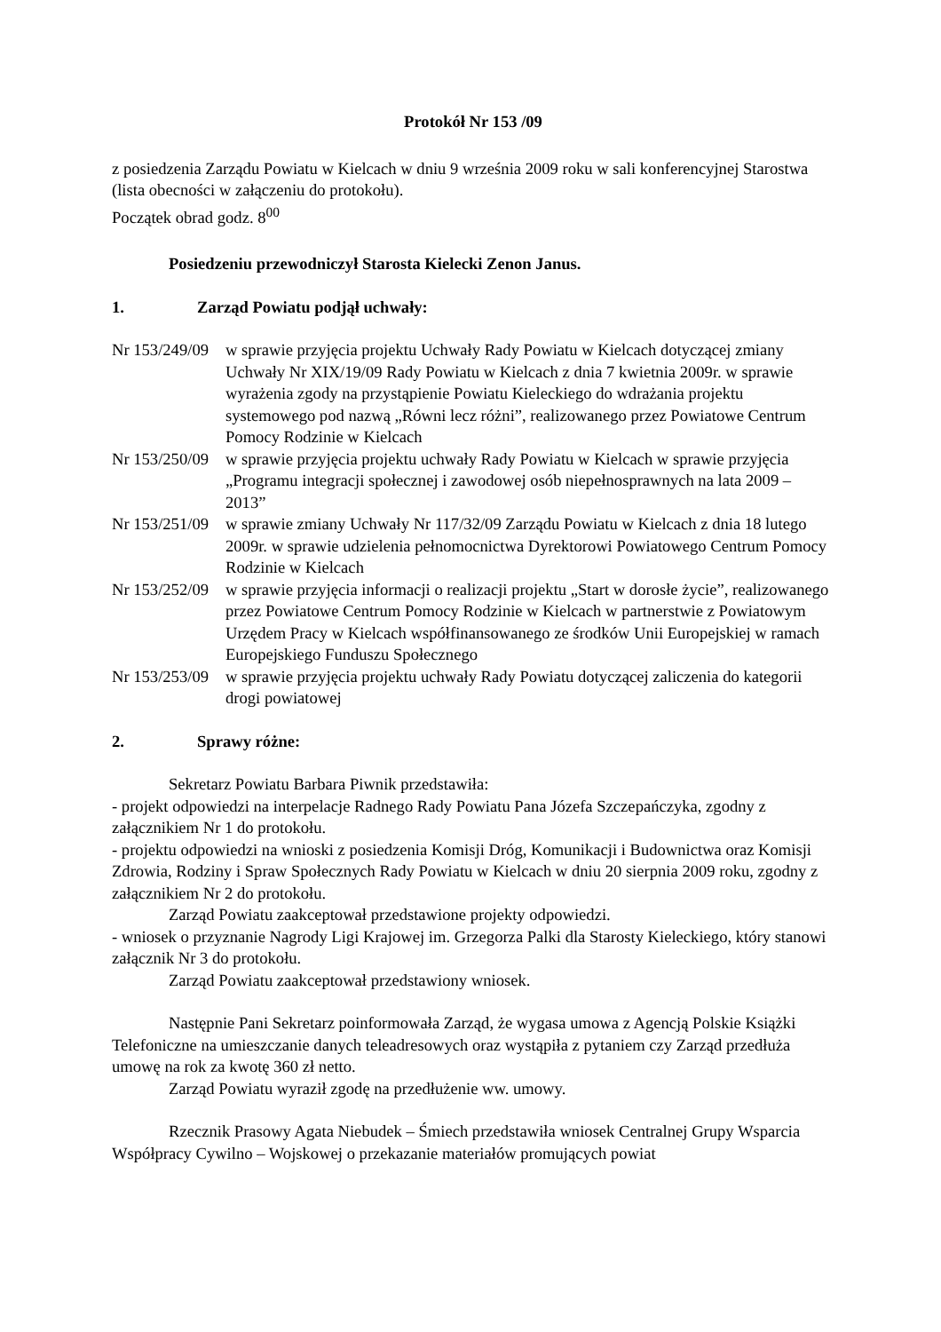Protokół Nr 153 /09
z posiedzenia Zarządu Powiatu w Kielcach w dniu 9 września 2009 roku w sali konferencyjnej Starostwa (lista obecności w załączeniu do protokołu).
Początek obrad godz. 8<sup>00</sup>
Posiedzeniu przewodniczył Starosta Kielecki Zenon Janus.
1. Zarząd Powiatu podjął uchwały:
Nr 153/249/09
w sprawie przyjęcia projektu Uchwały Rady Powiatu w Kielcach dotyczącej zmiany Uchwały Nr XIX/19/09 Rady Powiatu w Kielcach z dnia 7 kwietnia 2009r. w sprawie wyrażenia zgody na przystąpienie Powiatu Kieleckiego do wdrażania projektu systemowego pod nazwą „Równi lecz różni”, realizowanego przez Powiatowe Centrum Pomocy Rodzinie w Kielcach
Nr 153/250/09
w sprawie przyjęcia projektu uchwały Rady Powiatu w Kielcach w sprawie przyjęcia „Programu integracji społecznej i zawodowej osób niepełnosprawnych na lata 2009 – 2013”
Nr 153/251/09
w sprawie zmiany Uchwały Nr 117/32/09 Zarządu Powiatu w Kielcach z dnia 18 lutego 2009r. w sprawie udzielenia pełnomocnictwa Dyrektorowi Powiatowego Centrum Pomocy Rodzinie w Kielcach
Nr 153/252/09
w sprawie przyjęcia informacji o realizacji projektu „Start w dorosłe życie”, realizowanego przez Powiatowe Centrum Pomocy Rodzinie w Kielcach w partnerstwie z Powiatowym Urzędem Pracy w Kielcach współfinansowanego ze środków Unii Europejskiej w ramach Europejskiego Funduszu Społecznego
Nr 153/253/09
w sprawie przyjęcia projektu uchwały Rady Powiatu dotyczącej zaliczenia do kategorii drogi powiatowej
2. Sprawy różne:
Sekretarz Powiatu Barbara Piwnik przedstawiła:
- projekt odpowiedzi na interpelacje Radnego Rady Powiatu Pana Józefa Szczepańczyka, zgodny z załącznikiem Nr 1 do protokołu.
- projektu odpowiedzi na wnioski z posiedzenia Komisji Dróg, Komunikacji i Budownictwa oraz Komisji Zdrowia, Rodziny i Spraw Społecznych Rady Powiatu w Kielcach w dniu 20 sierpnia 2009 roku, zgodny z załącznikiem Nr 2 do protokołu.
Zarząd Powiatu zaakceptował przedstawione projekty odpowiedzi.
- wniosek o przyznanie Nagrody Ligi Krajowej im. Grzegorza Palki dla Starosty Kieleckiego, który stanowi załącznik Nr 3 do protokołu.
Zarząd Powiatu zaakceptował przedstawiony wniosek.
Następnie Pani Sekretarz poinformowała Zarząd, że wygasa umowa z Agencją Polskie Książki Telefoniczne na umieszczanie danych teleadresowych oraz wystąpiła z pytaniem czy Zarząd przedłuża umowę na rok za kwotę 360 zł netto.
Zarząd Powiatu wyraził zgodę na przedłużenie ww. umowy.
Rzecznik Prasowy Agata Niebudek – Śmiech przedstawiła wniosek Centralnej Grupy Wsparcia Współpracy Cywilno – Wojskowej o przekazanie materiałów promujących powiat